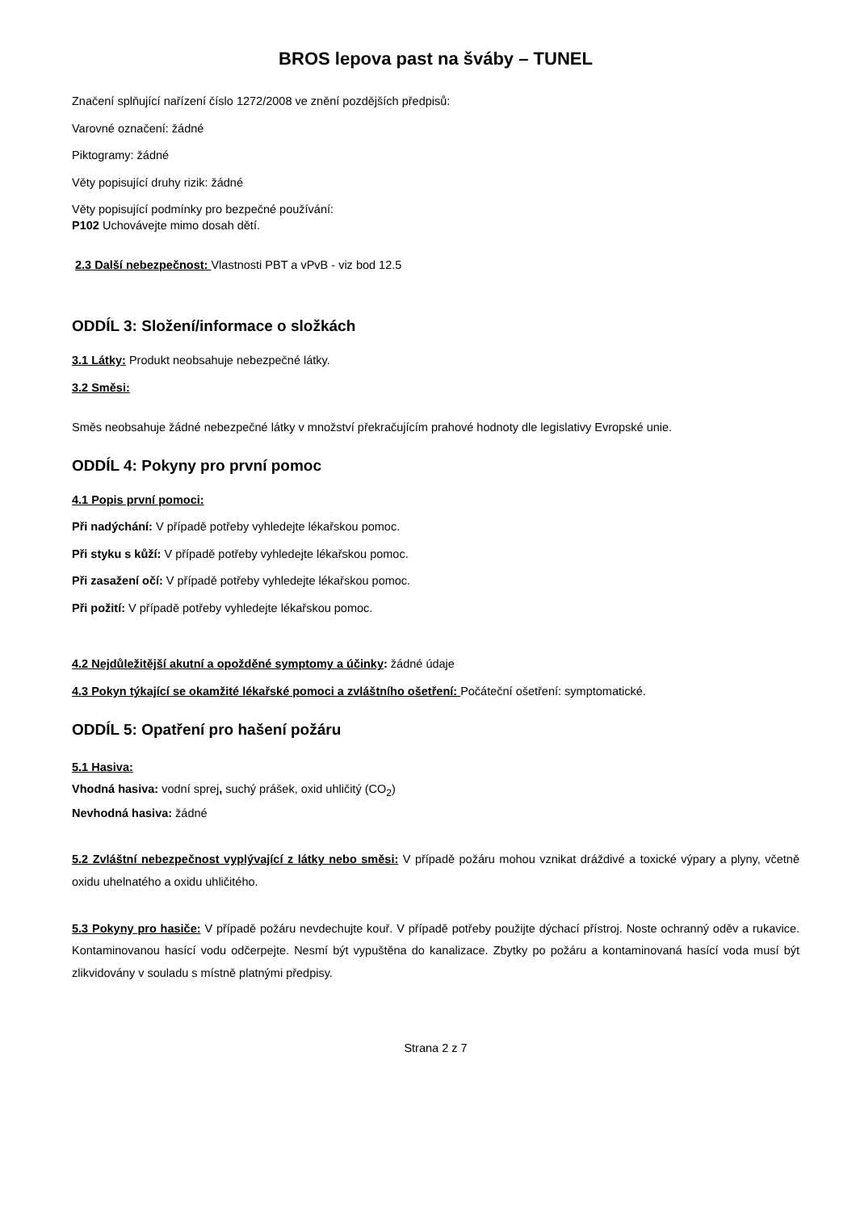BROS lepova past na šváby – TUNEL
Značení splňující nařízení číslo 1272/2008 ve znění pozdějších předpisů:
Varovné označení: žádné
Piktogramy: žádné
Věty popisující druhy rizik: žádné
Věty popisující podmínky pro bezpečné používání:
P102 Uchovávejte mimo dosah dětí.
2.3 Další nebezpečnost: Vlastnosti PBT a vPvB - viz bod 12.5
ODDÍL 3: Složení/informace o složkách
3.1 Látky: Produkt neobsahuje nebezpečné látky.
3.2 Směsi:
Směs neobsahuje žádné nebezpečné látky v množství překračujícím prahové hodnoty dle legislativy Evropské unie.
ODDÍL 4: Pokyny pro první pomoc
4.1 Popis první pomoci:
Při nadýchání: V případě potřeby vyhledejte lékařskou pomoc.
Při styku s kůží: V případě potřeby vyhledejte lékařskou pomoc.
Při zasažení očí: V případě potřeby vyhledejte lékařskou pomoc.
Při požití: V případě potřeby vyhledejte lékařskou pomoc.
4.2 Nejdůležitější akutní a opožděné symptomy a účinky: žádné údaje
4.3 Pokyn týkající se okamžité lékařské pomoci a zvláštního ošetření: Počáteční ošetření: symptomatické.
ODDÍL 5: Opatření pro hašení požáru
5.1 Hasiva:
Vhodná hasiva: vodní sprej, suchý prášek, oxid uhličitý (CO<sub>2</sub>)
Nevhodná hasiva: žádné
5.2 Zvláštní nebezpečnost vyplývající z látky nebo směsi: V případě požáru mohou vznikat dráždivé a toxické výpary a plyny, včetně oxidu uhelnatého a oxidu uhličitého.
5.3 Pokyny pro hasiče: V případě požáru nevdechujte kouř. V případě potřeby použijte dýchací přístroj. Noste ochranný oděv a rukavice. Kontaminovanou hasící vodu odčerpejte. Nesmí být vypuštěna do kanalizace. Zbytky po požáru a kontaminovaná hasící voda musí být zlikvidovány v souladu s místně platnými předpisy.
Strana 2 z 7